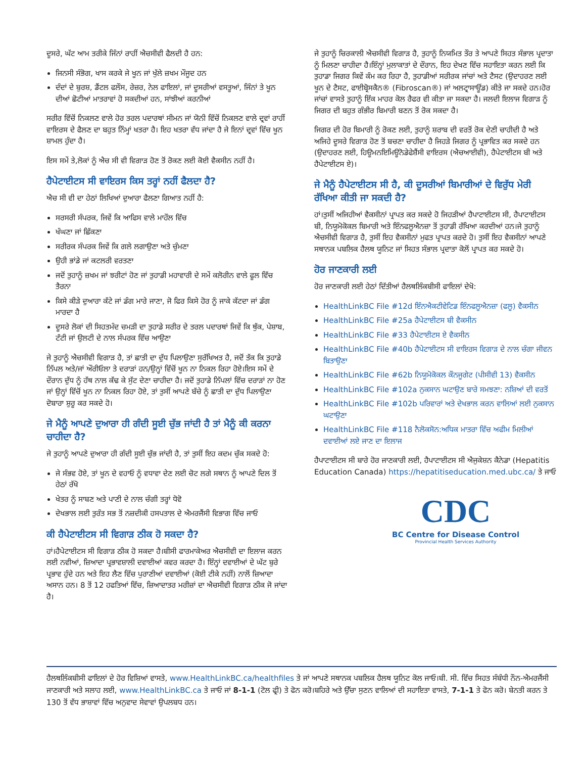ਦੂਸਰੇ, ਘੱਟ ਆਮ ਤਰੀਕੇ ਜਿੰਨਾਂ ਰਾਹੀਂ ਐਚਸੀਵੀ ਫੈਲਦੀ ਹੈ ਹਨ:
ਜਿਨਸੀ ਸੰਭੋਗ, ਖਾਸ ਕਰਕੇ ਜੇ ਖੂਨ ਜਾਂ ਖੁੱਲੇ ਜ਼ਖਮ ਮੌਜੂਦ ਹਨ
ਦੰਦਾਂ ਦੇ ਬੁਰਸ਼, ਡੈਂਟਲ ਫਲੌਸ, ਰੇਜ਼ਰ, ਨੇਲ ਫਾਇਲਾਂ, ਜਾਂ ਦੂਸਰੀਆਂ ਵਸਤੂਆਂ, ਜਿੰਨਾਂ ਤੇ ਖੂਨ ਦੀਆਂ ਛੋਟੀਆਂ ਮਾਤਰਾਵਾਂ ਹੋ ਸਕਦੀਆਂ ਹਨ, ਸਾਂਝੀਆਂ ਕਰਨੀਆਂ
ਸਰੀਰ ਵਿੱਚੋਂ ਨਿਕਲਣ ਵਾਲੇ ਹੋਰ ਤਰਲ ਪਦਾਰਥਾਂ ਸੀਮਨ ਜਾਂ ਯੋਨੀ ਵਿੱਚੋਂ ਨਿਕਲਣ ਵਾਲੇ ਦ੍ਰਵਾਂ ਰਾਹੀਂ ਵਾਇਰਸ ਦੇ ਫੈਲਣ ਦਾ ਬਹੁਤ ਨਿੰਮ੍ਹਾਂ ਖਤਰਾ ਹੈ। ਇਹ ਖਤਰਾ ਵੱਧ ਜਾਂਦਾ ਹੈ ਜੇ ਇਨਾਂ ਦ੍ਰਵਾਂ ਵਿੱਚ ਖੂਨ ਸ਼ਾਮਲ ਹੁੰਦਾ ਹੈ।
ਇਸ ਸਮੇਂ ਤੇ,ਲੋਕਾਂ ਨੂੰ ਐਚ ਸੀ ਵੀ ਵਿਗਾੜ ਹੋਣ ਤੋਂ ਰੋਕਣ ਲਈ ਕੋਈ ਵੈਕਸੀਨ ਨਹੀਂ ਹੈ।
ਹੈਪੇਟਾਈਟਸ ਸੀ ਵਾਇਰਸ ਕਿਸ ਤਰ੍ਹਾਂ ਨਹੀਂ ਫੈਲਦਾ ਹੈ?
ਐਚ ਸੀ ਵੀ ਦਾ ਹੇਠਾਂ ਲਿਖਿਆਂ ਦੁਆਰਾ ਫੈਲਣਾ ਗਿਆਤ ਨਹੀਂ ਹੈ:
ਸਰਸਰੀ ਸੰਪਰਕ, ਜਿਵੇਂ ਕਿ ਆਫਿਸ ਵਾਲੇ ਮਾਹੌਲ ਵਿੱਚ
ਖੰਘਣਾ ਜਾਂ ਛਿੱਕਣਾ
ਸਰੀਰਕ ਸੰਪਰਕ ਜਿਵੇਂ ਕਿ ਗਲੇ ਲਗਾਉਣਾ ਅਤੇ ਚੁੰਮਣਾ
ਉਹੀ ਭਾਂਡੇ ਜਾਂ ਕਟਲਰੀ ਵਰਤਣਾ
ਜਦੋਂ ਤੁਹਾਨੂੰ ਜ਼ਖਮ ਜਾਂ ਝਰੀਟਾਂ ਹੋਣ ਜਾਂ ਤੁਹਾਡੀ ਮਹਾਵਾਰੀ ਦੇ ਸਮੇਂ ਕਲੋਰੀਨ ਵਾਲੇ ਫੂਲ ਵਿੱਚ ਤੈਰਨਾ
ਕਿਸੇ ਕੀੜੇ ਦੁਆਰਾ ਕੱਟੇ ਜਾਂ ਡੰਗ ਮਾਰੇ ਜਾਣਾ, ਜੋ ਫਿਰ ਕਿਸੇ ਹੋਰ ਨੂੰ ਜਾਕੇ ਕੱਟਦਾ ਜਾਂ ਡੰਗ ਮਾਰਦਾ ਹੈ
ਦੂਸਰੇ ਲੋਕਾਂ ਦੀ ਸਿਹਤਮੰਦ ਚਮੜੀ ਦਾ ਤੁਹਾਡੇ ਸਰੀਰ ਦੇ ਤਰਲ ਪਦਾਰਥਾਂ ਜਿਵੇਂ ਕਿ ਥੁੱਕ, ਪੇਸ਼ਾਬ, ਟੱਟੀ ਜਾਂ ਉਲਟੀ ਦੇ ਨਾਲ ਸੰਪਰਕ ਵਿੱਚ ਆਉਣਾ
ਜੇ ਤੁਹਾਨੂੰ ਐਚਸੀਵੀ ਵਿਗਾੜ ਹੈ, ਤਾਂ ਛਾਤੀ ਦਾ ਦੁੱਧ ਪਿਲਾਉਣਾ ਸੁਰੱਖਿਅਤ ਹੈ, ਜਦੋਂ ਤੱਕ ਕਿ ਤੁਹਾਡੇ ਨਿੱਪਲ ਅਤੇ/ਜਾਂ ਔਰੀਓਲਾ ਤੇ ਦਰਾੜਾਂ ਹਨ/ਉਨ੍ਹਾਂ ਵਿੱਚੋਂ ਖੂਨ ਨਾ ਨਿਕਲ ਰਿਹਾ ਹੋਏ।ਇਸ ਸਮੇਂ ਦੇ ਦੌਰਾਨ ਦੁੱਧ ਨੂੰ ਹੱਥ ਨਾਲ ਕੱਢ ਕੇ ਸੁੱਟ ਦੇਣਾ ਚਾਹੀਦਾ ਹੈ। ਜਦੋਂ ਤੁਹਾਡੇ ਨਿੱਪਲਾਂ ਵਿੱਚ ਦਰਾੜਾਂ ਨਾ ਹੋਣ ਜਾਂ ਉਨ੍ਹਾਂ ਵਿੱਚੋਂ ਖੂਨ ਨਾ ਨਿਕਲ ਰਿਹਾ ਹੋਏ, ਤਾਂ ਤੁਸੀਂ ਆਪਣੇ ਬੱਚੇ ਨੂੰ ਛਾਤੀ ਦਾ ਦੁੱਧ ਪਿਲਾਉਣਾ ਦੋਬਾਰਾ ਸ਼ੁਰੂ ਕਰ ਸਕਦੇ ਹੋ।
ਜੇ ਮੈਨੂੰ ਆਪਣੇ ਦੁਆਰਾ ਹੀ ਗੰਦੀ ਸੂਈ ਚੁੱਭ ਜਾਂਦੀ ਹੈ ਤਾਂ ਮੈਨੂੰ ਕੀ ਕਰਨਾ ਚਾਹੀਦਾ ਹੈ?
ਜੇ ਤੁਹਾਨੂੰ ਆਪਣੇ ਦੁਆਰਾ ਹੀ ਗੰਦੀ ਸੂਈ ਚੁੱਭ ਜਾਂਦੀ ਹੈ, ਤਾਂ ਤੁਸੀਂ ਇਹ ਕਦਮ ਚੁੱਕ ਸਕਦੇ ਹੋ:
ਜੇ ਸੰਭਵ ਹੋਏ, ਤਾਂ ਖੂਨ ਦੇ ਵਹਾਓ ਨੂੰ ਵਧਾਵਾ ਦੇਣ ਲਈ ਚੋਟ ਲਗੇ ਸਥਾਨ ਨੂੰ ਆਪਣੇ ਦਿਲ ਤੋਂ ਹੇਠਾਂ ਰੱਖੋ
ਖੇਤਰ ਨੂੰ ਸਾਬਣ ਅਤੇ ਪਾਣੀ ਦੇ ਨਾਲ ਚੰਗੀ ਤਰ੍ਹਾਂ ਧੋਵੋ
ਦੇਖਭਾਲ ਲਈ ਤੁਰੰਤ ਸਭ ਤੋਂ ਨਜ਼ਦੀਕੀ ਹਸਪਤਾਲ ਦੇ ਐਮਰਜੈਂਸੀ ਵਿਭਾਗ ਵਿੱਚ ਜਾਓ
ਕੀ ਹੈਪੇਟਾਈਟਸ ਸੀ ਵਿਗਾੜ ਠੀਕ ਹੋ ਸਕਦਾ ਹੈ?
ਹਾਂ।ਹੈਪੇਟਾਈਟਸ ਸੀ ਵਿਗਾੜ ਠੀਕ ਹੋ ਸਕਦਾ ਹੈ।ਬੀਸੀ ਫਾਰਮਾਕੇਅਰ ਐਚਸੀਵੀ ਦਾ ਇਲਾਜ ਕਰਨ ਲਈ ਨਵੀਆਂ, ਜ਼ਿਆਦਾ ਪ੍ਰਭਾਵਸ਼ਾਲੀ ਦਵਾਈਆਂ ਕਵਰ ਕਰਦਾ ਹੈ। ਇੰਨ੍ਹਾਂ ਦਵਾਈਆਂ ਦੇ ਘੱਟ ਬੁਰੇ ਪ੍ਰਭਾਵ ਹੁੰਦੇ ਹਨ ਅਤੇ ਇਹ ਲੈਣ ਵਿੱਚ ਪੁਰਾਣੀਆਂ ਦਵਾਈਆਂ (ਕੋਈ ਟੀਕੇ ਨਹੀਂ) ਨਾਲੋਂ ਜ਼ਿਆਦਾ ਅਸਾਨ ਹਨ। 8 ਤੋਂ 12 ਹਫਤਿਆਂ ਵਿੱਚ, ਜ਼ਿਆਦਾਤਰ ਮਰੀਜ਼ਾਂ ਦਾ ਐਚਸੀਵੀ ਵਿਗਾੜ ਠੀਕ ਜੋ ਜਾਂਦਾ ਹੈ।
ਜੇ ਤੁਹਾਨੂੰ ਚਿਰਕਾਲੀ ਐਚਸੀਵੀ ਵਿਗਾੜ ਹੈ, ਤੁਹਾਨੂੰ ਨਿਯਮਿਤ ਤੌਰ ਤੇ ਆਪਣੇ ਸਿਹਤ ਸੰਭਾਲ ਪ੍ਰਦਾਤਾ ਨੂੰ ਮਿਲਣਾ ਚਾਹੀਦਾ ਹੈ।ਇੰਨ੍ਹਾਂ ਮੁਲਾਕਾਤਾਂ ਦੇ ਦੌਰਾਨ, ਇਹ ਦੇਖਣ ਵਿੱਚ ਸਹਾਇਤਾ ਕਰਨ ਲਈ ਕਿ ਤੁਹਾਡਾ ਜਿਗਰ ਕਿਵੇਂ ਕੰਮ ਕਰ ਰਿਹਾ ਹੈ, ਤੁਹਾਡੀਆਂ ਸਰੀਰਕ ਜਾਂਚਾਂ ਅਤੇ ਟੈਸਟ (ਉਦਾਹਰਣ ਲਈ ਖੂਨ ਦੇ ਟੈਸਟ, ਫਾਈਬ੍ਰੋਸਕੈਨ® (Fibroscan®) ਜਾਂ ਅਲਟ੍ਰਾਸਾਊਂਡ) ਕੀਤੇ ਜਾ ਸਕਦੇ ਹਨ।ਹੋਰ ਜਾਂਚਾਂ ਵਾਸਤੇ ਤੁਹਾਨੂੰ ਇੱਕ ਮਾਹਰ ਕੋਲ ਰੈਫਰ ਵੀ ਕੀਤਾ ਜਾ ਸਕਦਾ ਹੈ। ਜਲਦੀ ਇਲਾਜ ਵਿਗਾੜ ਨੂੰ ਜਿਗਰ ਦੀ ਬਹੁਤ ਗੰਭੀਰ ਬਿਮਾਰੀ ਬਣਨ ਤੋਂ ਰੋਕ ਸਕਦਾ ਹੈ।
ਜਿਗਰ ਦੀ ਹੋਰ ਬਿਮਾਰੀ ਨੂੰ ਰੋਕਣ ਲਈ, ਤੁਹਾਨੂੰ ਸ਼ਰਾਬ ਦੀ ਵਰਤੋਂ ਰੋਕ ਦੇਣੀ ਚਾਹੀਦੀ ਹੈ ਅਤੇ ਅਜਿਹੇ ਦੂਸਰੇ ਵਿਗਾੜ ਹੋਣ ਤੋਂ ਬਚਣਾ ਚਾਹੀਦਾ ਹੈ ਜਿਹੜੇ ਜਿਗਰ ਨੂੰ ਪ੍ਰਭਾਵਿਤ ਕਰ ਸਕਦੇ ਹਨ (ਉਦਾਹਰਣ ਲਈ, ਹਿਊਮਨਇਮਿਊਨੋਡੇਫੇਸ਼ੈਂਸੀ ਵਾਇਰਸ (ਐਚਆਈਵੀ), ਹੈਪੇਟਾਈਟਸ ਬੀ ਅਤੇ ਹੈਪੇਟਾਈਟਸ ਏ)।
ਜੇ ਮੈਨੂੰ ਹੈਪੇਟਾਈਟਸ ਸੀ ਹੈ, ਕੀ ਦੂਸਰੀਆਂ ਬਿਮਾਰੀਆਂ ਦੇ ਵਿਰੁੱਧ ਮੇਰੀ ਰੱਖਿਆ ਕੀਤੀ ਜਾ ਸਕਦੀ ਹੈ?
ਹਾਂ।ਤੁਸੀਂ ਅਜਿਹੀਆਂ ਵੈਕਸੀਨਾਂ ਪ੍ਰਾਪਤ ਕਰ ਸਕਦੇ ਹੋ ਜਿਹੜੀਆਂ ਹੈਪਾਟਾਈਟਸ ਸੀ, ਹੈਪਾਟਾਈਟਸ ਬੀ, ਨਿਯੂਮੋਕੋਕਲ ਬਿਮਾਰੀ ਅਤੇ ਇੰਨਫਲੂਐਨਜ਼ਾ ਤੋਂ ਤੁਹਾਡੀ ਰੱਖਿਆ ਕਰਦੀਆਂ ਹਨ।ਜੇ ਤੁਹਾਨੂੰ ਐਚਸੀਵੀ ਵਿਗਾੜ ਹੈ, ਤੁਸੀਂ ਇਹ ਵੈਕਸੀਨਾਂ ਮੁਫਤ ਪ੍ਰਾਪਤ ਕਰਦੇ ਹੋ। ਤੁਸੀਂ ਇਹ ਵੈਕਸੀਨਾਂ ਆਪਣੇ ਸਥਾਨਕ ਪਬਲਿਕ ਹੈਲਥ ਯੂਨਿਟ ਜਾਂ ਸਿਹਤ ਸੰਭਾਲ ਪ੍ਰਦਾਤਾ ਕੋਲੋਂ ਪ੍ਰਾਪਤ ਕਰ ਸਕਦੇ ਹੋ।
ਹੋਰ ਜਾਣਕਾਰੀ ਲਈ
ਹੋਰ ਜਾਣਕਾਰੀ ਲਈ ਹੇਠਾਂ ਦਿੱਤੀਆਂ ਹੈਲਥਲਿੰਕਬੀਸੀ ਫਾਇਲਾਂ ਦੇਖੋ:
HealthLinkBC File #12d ਇੰਨਐਕਟੀਵੇਟਿਡ ਇੰਨਫਲੂਐਨਜ਼ਾ (ਫਲੂ) ਵੈਕਸੀਨ
HealthLinkBC File #25a ਹੈਪੇਟਾਈਟਸ ਬੀ ਵੈਕਸੀਨ
HealthLinkBC File #33 ਹੈਪੇਟਾਈਟਸ ਏ ਵੈਕਸੀਨ
HealthLinkBC File #40b ਹੈਪੇਟਾਈਟਸ ਸੀ ਵਾਇਰਸ ਵਿਗਾੜ ਦੇ ਨਾਲ ਚੰਗਾ ਜੀਵਨ ਬਿਤਾਉਣਾ
HealthLinkBC File #62b ਨਿਯੂਮੋਕੋਕਲ ਕੌਨਜੂਗੇਟ (ਪੀਸੀਵੀ 13) ਵੈਕਸੀਨ
HealthLinkBC File #102a ਨੁਕਸਾਨ ਘਟਾਉਣ ਬਾਰੇ ਸਮਝਣਾ: ਨਸ਼ਿਆਂ ਦੀ ਵਰਤੋਂ
HealthLinkBC File #102b ਪਰਿਵਾਰਾਂ ਅਤੇ ਦੇਖਭਾਲ ਕਰਨ ਵਾਲਿਆਂ ਲਈ ਨੁਕਸਾਨ ਘਟਾਉਣਾ
HealthLinkBC File #118 ਨੈਲੋਕਸੋਨ:ਅਧਿਕ ਮਾਤਰਾ ਵਿੱਚ ਅਫੀਮ ਮਿਲੀਆਂ ਦਵਾਈਆਂ ਲਏ ਜਾਣ ਦਾ ਇਲਾਜ
ਹੈਪਾਟਾਈਟਸ ਸੀ ਬਾਰੇ ਹੋਰ ਜਾਣਕਾਰੀ ਲਈ, ਹੈਪਾਟਾਈਟਸ ਸੀ ਐਜੁਕੇਸ਼ਨ ਕੈਨੇਡਾ (Hepatitis Education Canada) https://hepatitiseducation.med.ubc.ca/ ਤੇ ਜਾਓ
CDC
BC Centre for Disease Control
Provincial Health Services Authority
ਹੈਲਥਲਿੰਕਬੀਸੀ ਫਾਇਲਾਂ ਦੇ ਹੋਰ ਵਿਸ਼ਿਆਂ ਵਾਸਤੇ, www.HealthLinkBC.ca/healthfiles ਤੇ ਜਾਂ ਆਪਣੇ ਸਥਾਨਕ ਪਬਲਿਕ ਹੈਲਥ ਯੂਨਿਟ ਕੋਲ ਜਾਓ।ਬੀ. ਸੀ. ਵਿੱਚ ਸਿਹਤ ਸੰਬੰਧੀ ਨੌਨ-ਐਮਰਜੈਂਸੀ ਜਾਣਕਾਰੀ ਅਤੇ ਸਲਾਹ ਲਈ, www.HealthLinkBC.ca ਤੇ ਜਾਓ ਜਾਂ 8-1-1 (ਟੋਲ ਫ੍ਰੀ) ਤੇ ਫੋਨ ਕਰੋ।ਬਹਿਰੇ ਅਤੇ ਉੱਚਾ ਸੁਣਨ ਵਾਲਿਆਂ ਦੀ ਸਹਾਇਤਾ ਵਾਸਤੇ, 7-1-1 ਤੇ ਫੋਨ ਕਰੋ। ਬੇਨਤੀ ਕਰਨ ਤੇ 130 ਤੋਂ ਵੱਧ ਭਾਸ਼ਾਵਾਂ ਵਿੱਚ ਅਨੁਵਾਦ ਸੇਵਾਵਾਂ ਉਪਲਬਧ ਹਨ।